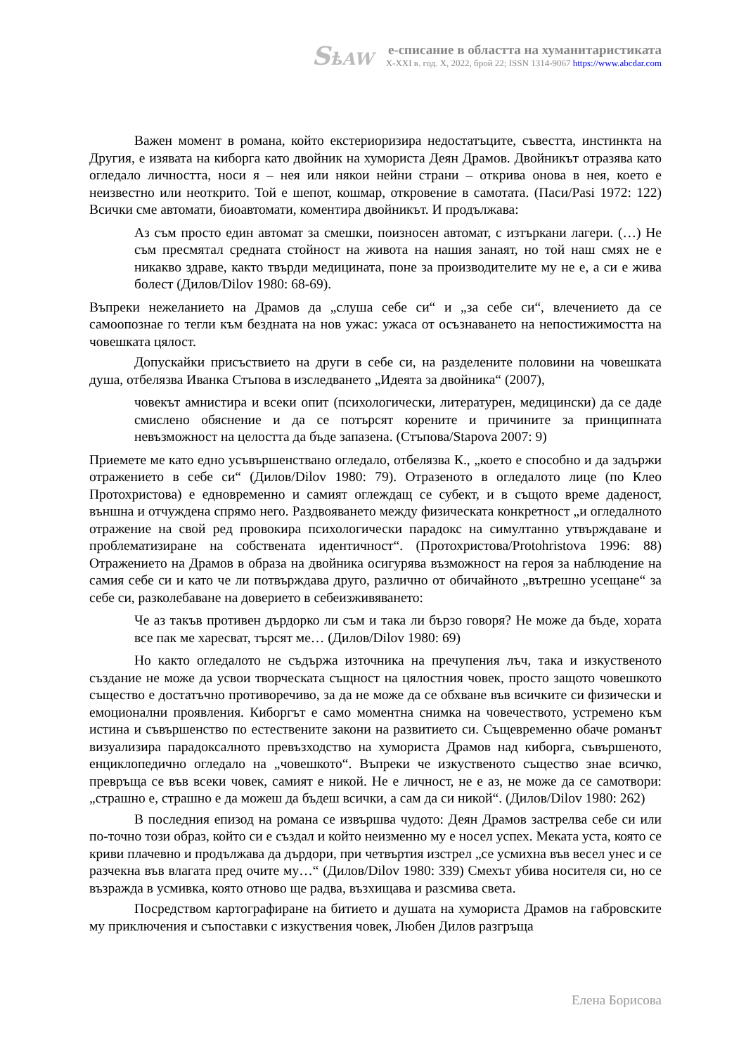SѣAW
е-списание в областта на хуманитаристиката
X-XXI в. год. X, 2022, брой 22; ISSN 1314-9067 https://www.abcdar.com
Важен момент в романа, който екстериоризира недостатъците, съвестта, инстинкта на Другия, е изявата на киборга като двойник на хумориста Деян Драмов. Двойникът отразява като огледало личността, носи я – нея или някои нейни страни – открива онова в нея, което е неизвестно или неоткрито. Той е шепот, кошмар, откровение в самотата. (Паси/Pasi 1972: 122) Всички сме автомати, биоавтомати, коментира двойникът. И продължава:
Аз съм просто един автомат за смешки, поизносен автомат, с изтъркани лагери. (…) Не съм пресмятал средната стойност на живота на нашия занаят, но той наш смях не е никакво здраве, както твърди медицината, поне за производителите му не е, а си е жива болест (Дилов/Dilov 1980: 68-69).
Въпреки нежеланието на Драмов да „слуша себе си“ и „за себе си“, влечението да се самоопознае го тегли към бездната на нов ужас: ужаса от осъзнаването на непостижимостта на човешката цялост.
Допускайки присъствието на други в себе си, на разделените половини на човешката душа, отбелязва Иванка Стъпова в изследването „Идеята за двойника“ (2007),
човекът амнистира и всеки опит (психологически, литературен, медицински) да се даде смислено обяснение и да се потърсят корените и причините за принципната невъзможност на целостта да бъде запазена. (Стъпова/Stapova 2007: 9)
Приемете ме като едно усъвършенствано огледало, отбелязва К., „което е способно и да задържи отражението в себе си“ (Дилов/Dilov 1980: 79). Отразеното в огледалото лице (по Клео Протохристова) е едновременно и самият оглеждащ се субект, и в същото време даденост, външна и отчуждена спрямо него. Раздвояването между физическата конкретност „и огледалното отражение на свой ред провокира психологически парадокс на симултанно утвърждаване и проблематизиране на собствената идентичност“. (Протохристова/Protohristova 1996: 88) Отражението на Драмов в образа на двойника осигурява възможност на героя за наблюдение на самия себе си и като че ли потвърждава друго, различно от обичайното „вътрешно усещане“ за себе си, разколебаване на доверието в себеизживяването:
Че аз такъв противен дърдорко ли съм и така ли бързо говоря? Не може да бъде, хората все пак ме харесват, търсят ме… (Дилов/Dilov 1980: 69)
Но както огледалото не съдържа източника на пречупения лъч, така и изкуственото създание не може да усвои творческата същност на цялостния човек, просто защото човешкото същество е достатъчно противоречиво, за да не може да се обхване във всичките си физически и емоционални проявления. Киборгът е само моментна снимка на човечеството, устремено към истина и съвършенство по естествените закони на развитието си. Същевременно обаче романът визуализира парадоксалното превъзходство на хумориста Драмов над киборга, съвършеното, енциклопедично огледало на „човешкото“. Въпреки че изкуственото същество знае всичко, превръща се във всеки човек, самият е никой. Не е личност, не е аз, не може да се самотвори: „страшно е, страшно е да можеш да бъдеш всички, а сам да си никой“. (Дилов/Dilov 1980: 262)
В последния епизод на романа се извършва чудото: Деян Драмов застрелва себе си или по-точно този образ, който си е създал и който неизменно му е носел успех. Меката уста, която се криви плачевно и продължава да дърдори, при четвъртия изстрел „се усмихна във весел унес и се разчекна във влагата пред очите му…“ (Дилов/Dilov 1980: 339) Смехът убива носителя си, но се възражда в усмивка, която отново ще радва, възхищава и разсмива света.
Посредством картографиране на битието и душата на хумориста Драмов на габровските му приключения и съпоставки с изкуствения човек, Любен Дилов разгръща
Елена Борисова